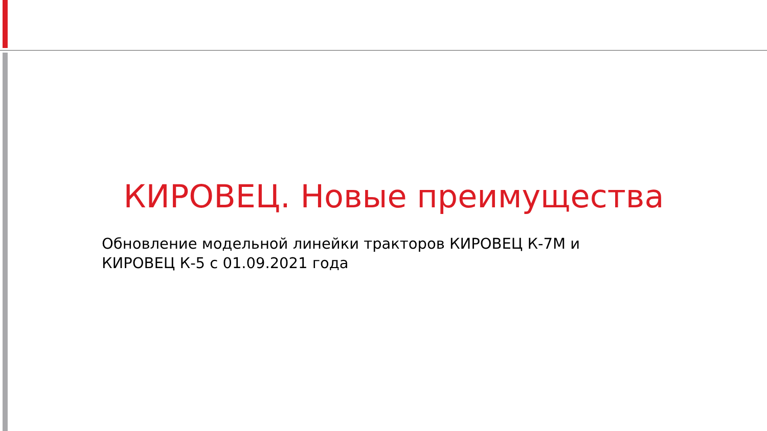КИРОВЕЦ. Новые преимущества
Обновление модельной линейки тракторов КИРОВЕЦ К-7М и
КИРОВЕЦ К-5 с 01.09.2021 года